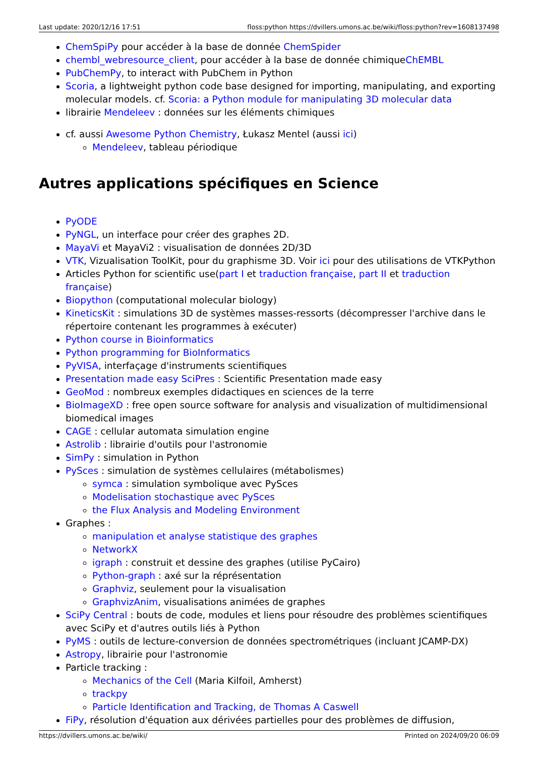Last update: 2020/12/16 17:51 floss:python https://dvillers.umons.ac.be/wiki/floss:python?rev=1608137498
ChemSpiPy pour accéder à la base de donnée ChemSpider
chembl_webresource_client, pour accéder à la base de donnée chimiqueChEMBL
PubChemPy, to interact with PubChem in Python
Scoria, a lightweight python code base designed for importing, manipulating, and exporting molecular models. cf. Scoria: a Python module for manipulating 3D molecular data
librairie Mendeleev : données sur les éléments chimiques
cf. aussi Awesome Python Chemistry, Łukasz Mentel (aussi ici)
Mendeleev, tableau périodique
Autres applications spécifiques en Science
PyODE
PyNGL, un interface pour créer des graphes 2D.
MayaVi et MayaVi2 : visualisation de données 2D/3D
VTK, Vizualisation ToolKit, pour du graphisme 3D. Voir ici pour des utilisations de VTKPython
Articles Python for scientific use(part I et traduction française, part II et traduction française)
Biopython (computational molecular biology)
KineticsKit : simulations 3D de systèmes masses-ressorts (décompresser l'archive dans le répertoire contenant les programmes à exécuter)
Python course in Bioinformatics
Python programming for BioInformatics
PyVISA, interfaçage d'instruments scientifiques
Presentation made easy SciPres : Scientific Presentation made easy
GeoMod : nombreux exemples didactiques en sciences de la terre
BioImageXD : free open source software for analysis and visualization of multidimensional biomedical images
CAGE : cellular automata simulation engine
Astrolib : librairie d'outils pour l'astronomie
SimPy : simulation in Python
PySces : simulation de systèmes cellulaires (métabolismes)
symca : simulation symbolique avec PySces
Modelisation stochastique avec PySces
the Flux Analysis and Modeling Environment
Graphes :
manipulation et analyse statistique des graphes
NetworkX
igraph : construit et dessine des graphes (utilise PyCairo)
Python-graph : axé sur la réprésentation
Graphviz, seulement pour la visualisation
GraphvizAnim, visualisations animées de graphes
SciPy Central : bouts de code, modules et liens pour résoudre des problèmes scientifiques avec SciPy et d'autres outils liés à Python
PyMS : outils de lecture-conversion de données spectrométriques (incluant JCAMP-DX)
Astropy, librairie pour l'astronomie
Particle tracking :
Mechanics of the Cell (Maria Kilfoil, Amherst)
trackpy
Particle Identification and Tracking, de Thomas A Caswell
FiPy, résolution d'équation aux dérivées partielles pour des problèmes de diffusion,
https://dvillers.umons.ac.be/wiki/ Printed on 2024/09/20 06:09